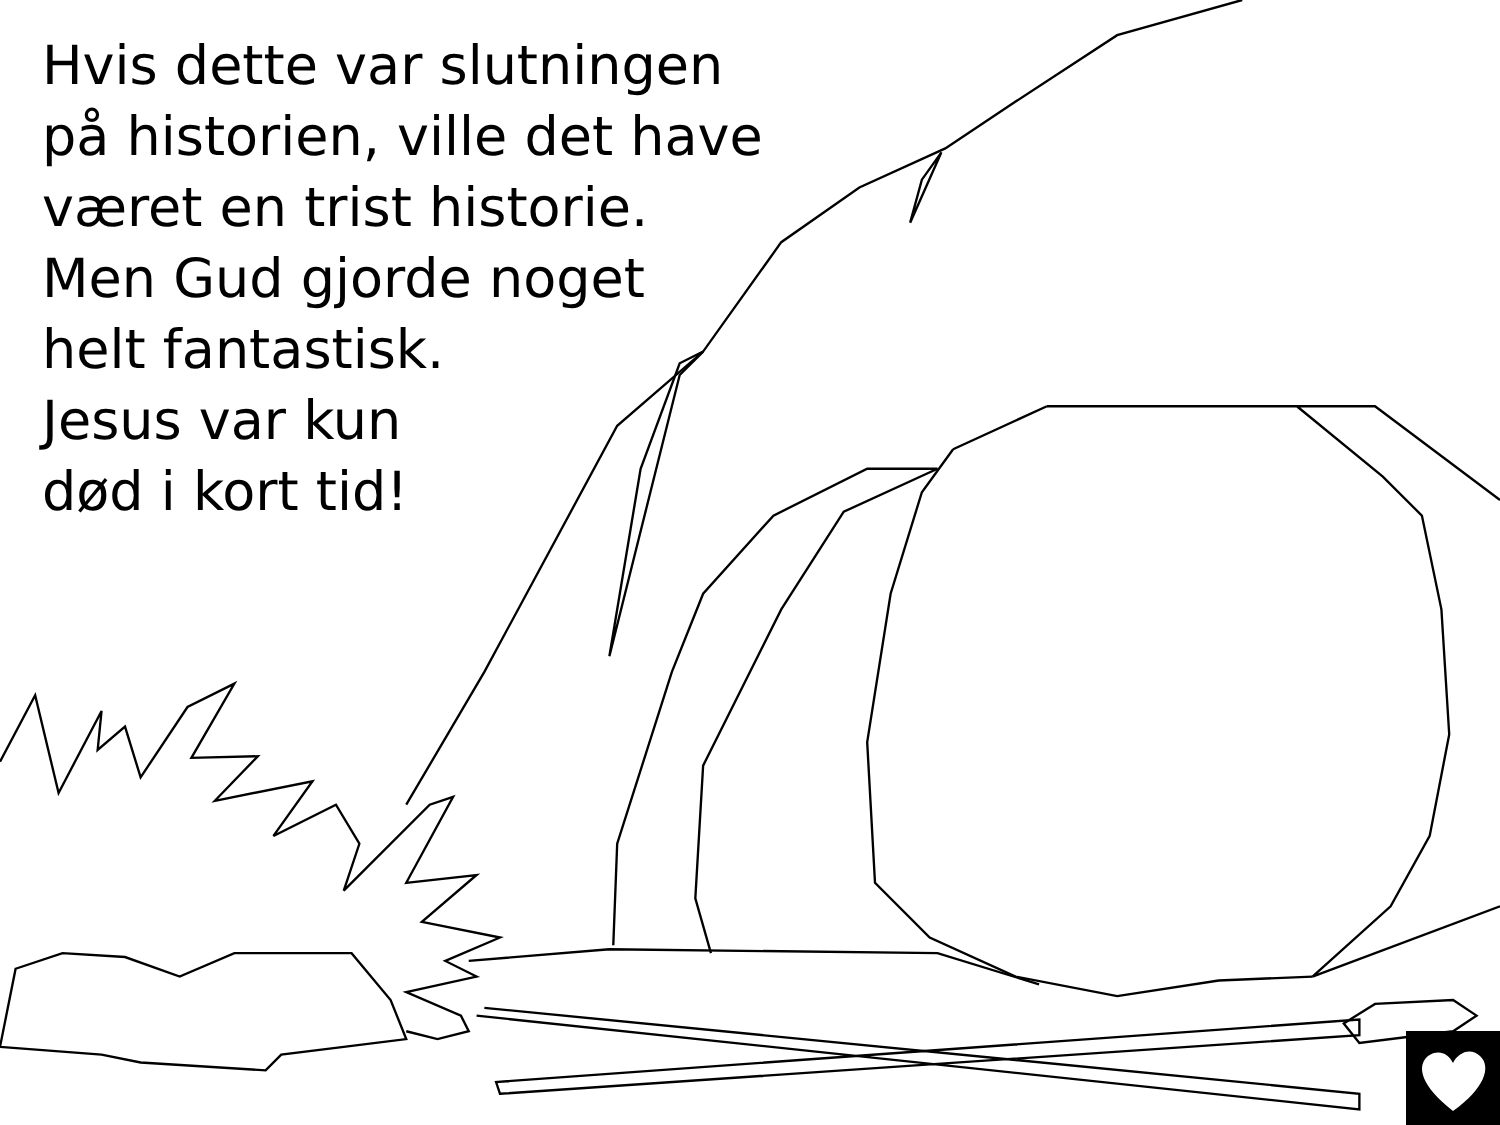Hvis dette var slutningen
på historien, ville det have
været en trist historie.
Men Gud gjorde noget
helt fantastisk.
Jesus var kun
død i kort tid!